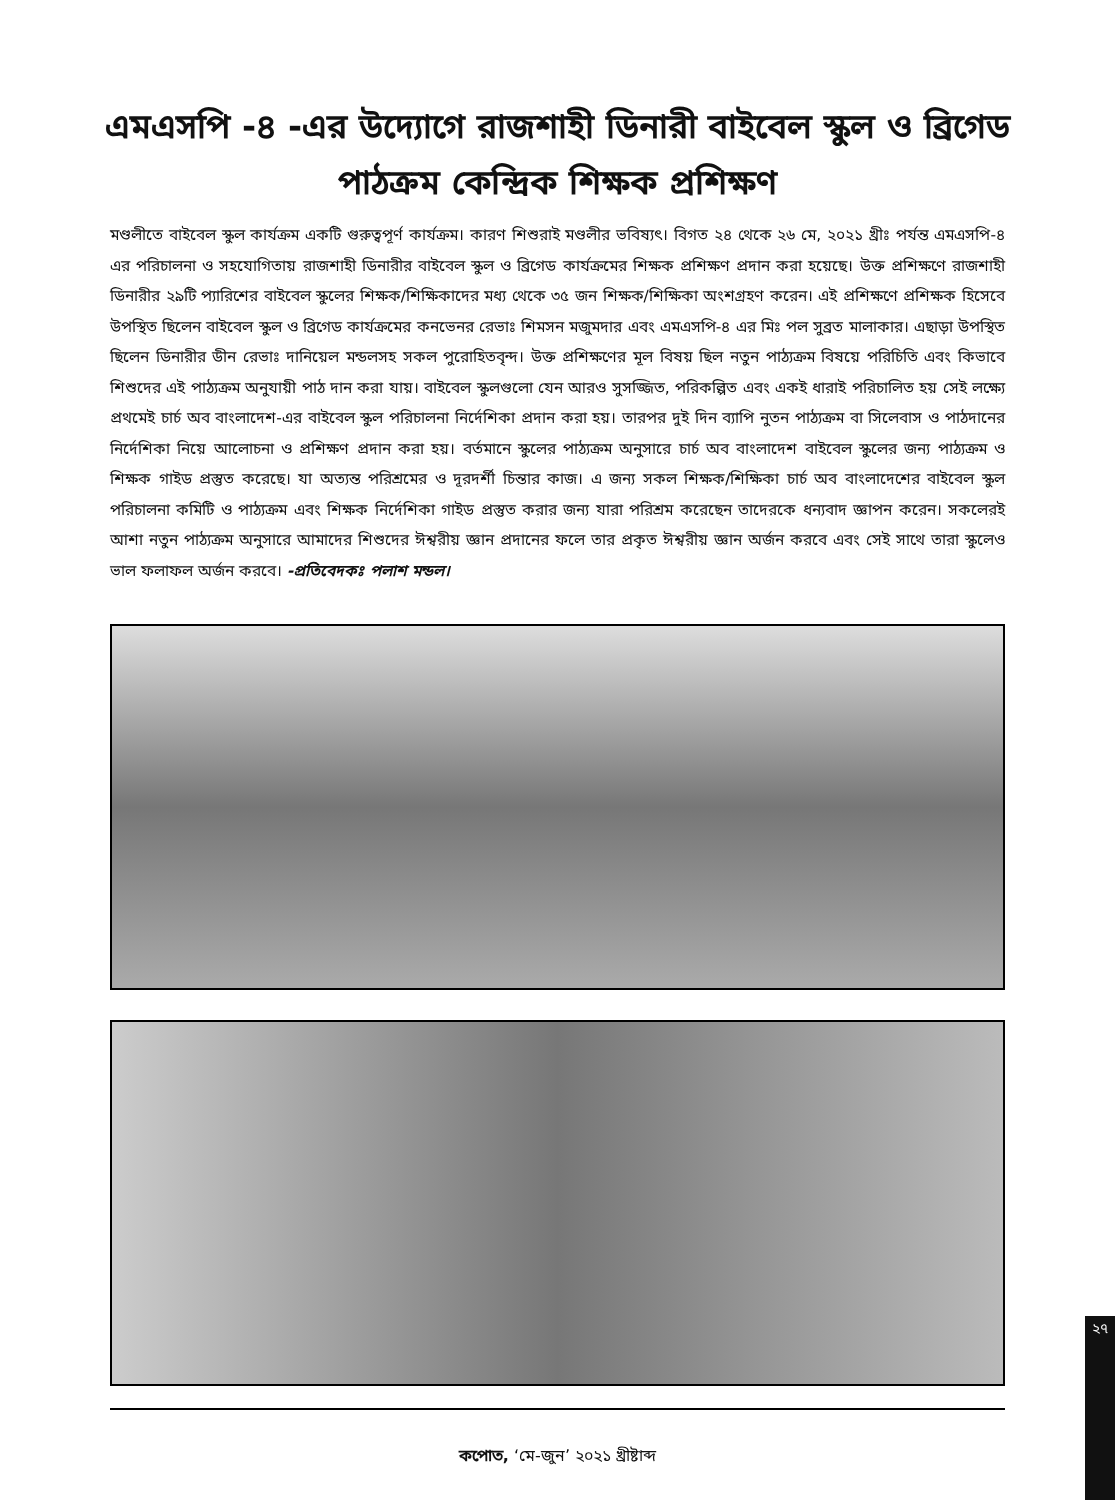এমএসপি -৪ -এর উদ্যোগে রাজশাহী ডিনারী বাইবেল স্কুল ও ব্রিগেড
পাঠক্রম কেন্দ্রিক শিক্ষক প্রশিক্ষণ
মণ্ডলীতে বাইবেল স্কুল কার্যক্রম একটি গুরুত্বপূর্ণ কার্যক্রম। কারণ শিশুরাই মণ্ডলীর ভবিষ্যৎ। বিগত ২৪ থেকে ২৬ মে, ২০২১ খ্রীঃ পর্যন্ত এমএসপি-৪ এর পরিচালনা ও সহযোগিতায় রাজশাহী ডিনারীর বাইবেল স্কুল ও ব্রিগেড কার্যক্রমের শিক্ষক প্রশিক্ষণ প্রদান করা হয়েছে। উক্ত প্রশিক্ষণে রাজশাহী ডিনারীর ২৯টি প্যারিশের বাইবেল স্কুলের শিক্ষক/শিক্ষিকাদের মধ্য থেকে ৩৫ জন শিক্ষক/শিক্ষিকা অংশগ্রহণ করেন। এই প্রশিক্ষণে প্রশিক্ষক হিসেবে উপস্থিত ছিলেন বাইবেল স্কুল ও ব্রিগেড কার্যক্রমের কনভেনর রেভাঃ শিমসন মজুমদার এবং এমএসপি-৪ এর মিঃ পল সুব্রত মালাকার। এছাড়া উপস্থিত ছিলেন ডিনারীর ডীন রেভাঃ দানিয়েল মন্ডলসহ সকল পুরোহিতবৃন্দ। উক্ত প্রশিক্ষণের মূল বিষয় ছিল নতুন পাঠ্যক্রম বিষয়ে পরিচিতি এবং কিভাবে শিশুদের এই পাঠ্যক্রম অনুযায়ী পাঠ দান করা যায়। বাইবেল স্কুলগুলো যেন আরও সুসজ্জিত, পরিকল্পিত এবং একই ধারাই পরিচালিত হয় সেই লক্ষ্যে প্রথমেই চার্চ অব বাংলাদেশ-এর বাইবেল স্কুল পরিচালনা নির্দেশিকা প্রদান করা হয়। তারপর দুই দিন ব্যাপি নুতন পাঠ্যক্রম বা সিলেবাস ও পাঠদানের নির্দেশিকা নিয়ে আলোচনা ও প্রশিক্ষণ প্রদান করা হয়। বর্তমানে স্কুলের পাঠ্যক্রম অনুসারে চার্চ অব বাংলাদেশ বাইবেল স্কুলের জন্য পাঠ্যক্রম ও শিক্ষক গাইড প্রস্তুত করেছে। যা অত্যন্ত পরিশ্রমের ও দূরদর্শী চিন্তার কাজ। এ জন্য সকল শিক্ষক/শিক্ষিকা চার্চ অব বাংলাদেশের বাইবেল স্কুল পরিচালনা কমিটি ও পাঠ্যক্রম এবং শিক্ষক নির্দেশিকা গাইড প্রস্তুত করার জন্য যারা পরিশ্রম করেছেন তাদেরকে ধন্যবাদ জ্ঞাপন করেন। সকলেরই আশা নতুন পাঠ্যক্রম অনুসারে আমাদের শিশুদের ঈশ্বরীয় জ্ঞান প্রদানের ফলে তার প্রকৃত ঈশ্বরীয় জ্ঞান অর্জন করবে এবং সেই সাথে তারা স্কুলেও ভাল ফলাফল অর্জন করবে। -প্রতিবেদকঃ পলাশ মন্ডল।
২৭
কপোত, ‘মে-জুন’ ২০২১ খ্রীষ্টাব্দ